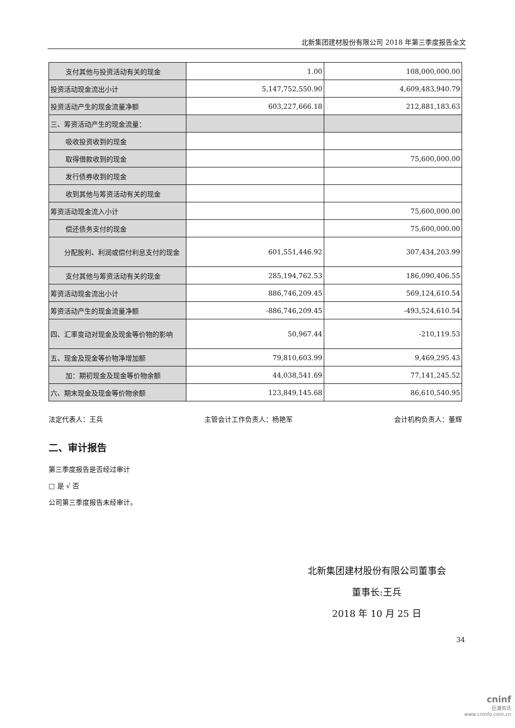北新集团建材股份有限公司 2018 年第三季度报告全文
| 支付其他与投资活动有关的现金 | 1.00 | 108,000,000.00 |
| 投资活动现金流出小计 | 5,147,752,550.90 | 4,609,483,940.79 |
| 投资活动产生的现金流量净额 | 603,227,666.18 | 212,881,183.63 |
| 三、筹资活动产生的现金流量： | | |
| 吸收投资收到的现金 | | |
| 取得借款收到的现金 | | 75,600,000.00 |
| 发行债券收到的现金 | | |
| 收到其他与筹资活动有关的现金 | | |
| 筹资活动现金流入小计 | | 75,600,000.00 |
| 偿还债务支付的现金 | | 75,600,000.00 |
| 分配股利、利润或偿付利息支付的现金 | 601,551,446.92 | 307,434,203.99 |
| 支付其他与筹资活动有关的现金 | 285,194,762.53 | 186,090,406.55 |
| 筹资活动现金流出小计 | 886,746,209.45 | 569,124,610.54 |
| 筹资活动产生的现金流量净额 | -886,746,209.45 | -493,524,610.54 |
| 四、汇率变动对现金及现金等价物的影响 | 50,967.44 | -210,119.53 |
| 五、现金及现金等价物净增加额 | 79,810,603.99 | 9,469,295.43 |
| 加：期初现金及现金等价物余额 | 44,038,541.69 | 77,141,245.52 |
| 六、期末现金及现金等价物余额 | 123,849,145.68 | 86,610,540.95 |
法定代表人：王兵 主管会计工作负责人：杨艳军 会计机构负责人：董辉
二、审计报告
第三季度报告是否经过审计
□ 是 √ 否
公司第三季度报告未经审计。
北新集团建材股份有限公司董事会
董事长:王兵
2018 年 10 月 25 日
34
cninf
巨潮资讯
www.cninfo.com.cn